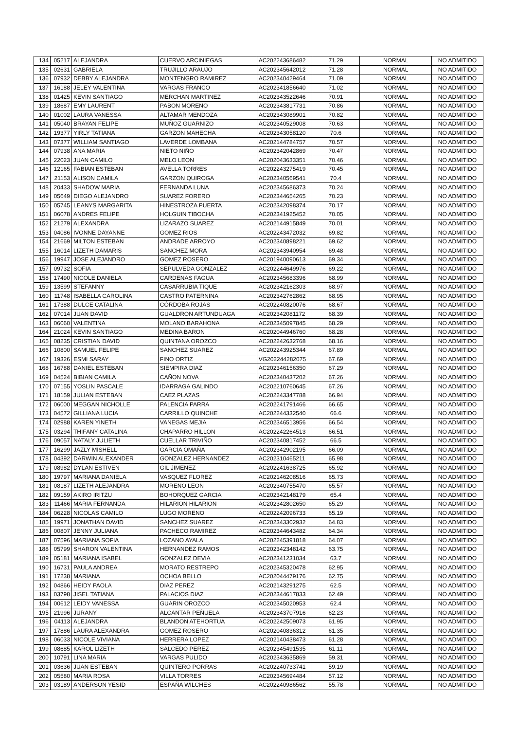| 134 | 05217 | ALEJANDRA | CUERVO ARCINIEGAS | AC202243686482 | 71.29 | NORMAL | NO ADMITIDO |
| 135 | 02631 | GABRIELA | TRUJILLO ARAUJO | AC202345642012 | 71.28 | NORMAL | NO ADMITIDO |
| 136 | 07932 | DEBBY ALEJANDRA | MONTENGRO RAMIREZ | AC202340429464 | 71.09 | NORMAL | NO ADMITIDO |
| 137 | 16188 | JELEY VALENTINA | VARGAS FRANCO | AC202341856640 | 71.02 | NORMAL | NO ADMITIDO |
| 138 | 01425 | KEVIN SANTIAGO | MERCHAN MARTINEZ | AC202343522646 | 70.91 | NORMAL | NO ADMITIDO |
| 139 | 18687 | EMY LAURENT | PABON MORENO | AC202343817731 | 70.86 | NORMAL | NO ADMITIDO |
| 140 | 01002 | LAURA VANESSA | ALTAMAR MENDOZA | AC202343089901 | 70.82 | NORMAL | NO ADMITIDO |
| 141 | 05040 | BRAYAN FELIPE | MUÑOZ GUARNIZO | AC202340529008 | 70.63 | NORMAL | NO ADMITIDO |
| 142 | 19377 | YIRLY TATIANA | GARZON MAHECHA | AC202343058120 | 70.6 | NORMAL | NO ADMITIDO |
| 143 | 07377 | WILLIAM SANTIAGO | LAVERDE LOMBANA | AC202144784757 | 70.57 | NORMAL | NO ADMITIDO |
| 144 | 07938 | ANA MARIA | NIETO NIÑO | AC202342042869 | 70.47 | NORMAL | NO ADMITIDO |
| 145 | 22023 | JUAN CAMILO | MELO LEON | AC202043633351 | 70.46 | NORMAL | NO ADMITIDO |
| 146 | 12165 | FABIAN ESTEBAN | AVELLA TORRES | AC202243275419 | 70.45 | NORMAL | NO ADMITIDO |
| 147 | 21153 | ALISON CAMILA | GARZON QUIROGA | AC202340569541 | 70.4 | NORMAL | NO ADMITIDO |
| 148 | 20433 | SHADOW MARIA | FERNANDA LUNA | AC202345686373 | 70.24 | NORMAL | NO ADMITIDO |
| 149 | 05649 | DIEGO ALEJANDRO | SUAREZ FORERO | AC202344654265 | 70.23 | NORMAL | NO ADMITIDO |
| 150 | 05745 | LEANYS MARGARITA | HINESTROZA PUERTA | AC202342098374 | 70.17 | NORMAL | NO ADMITIDO |
| 151 | 06078 | ANDRES FELIPE | HOLGUIN TIBOCHA | AC202341925452 | 70.05 | NORMAL | NO ADMITIDO |
| 152 | 21279 | ALEXANDRA | LIZARAZO SUAREZ | AC202144915849 | 70.01 | NORMAL | NO ADMITIDO |
| 153 | 04086 | IVONNE DAYANNE | GOMEZ RIOS | AC202243472032 | 69.82 | NORMAL | NO ADMITIDO |
| 154 | 21669 | MILTON ESTEBAN | ANDRADE ARROYO | AC202340898221 | 69.62 | NORMAL | NO ADMITIDO |
| 155 | 16014 | LIZETH DAMARIS | SANCHEZ MORA | AC202343940954 | 69.48 | NORMAL | NO ADMITIDO |
| 156 | 19947 | JOSE ALEJANDRO | GOMEZ ROSERO | AC201940090613 | 69.34 | NORMAL | NO ADMITIDO |
| 157 | 09732 | SOFIA | SEPULVEDA GONZALEZ | AC202244649976 | 69.22 | NORMAL | NO ADMITIDO |
| 158 | 17490 | NICOLE DANIELA | CARDENAS FAGUA | AC202345683396 | 68.99 | NORMAL | NO ADMITIDO |
| 159 | 13599 | STEFANNY | CASARRUBIA TIQUE | AC202342162303 | 68.97 | NORMAL | NO ADMITIDO |
| 160 | 11748 | ISABELLA CAROLINA | CASTRO PATERNINA | AC202342762862 | 68.95 | NORMAL | NO ADMITIDO |
| 161 | 17388 | DULCE CATALINA | CÓRDOBA ROJAS | AC202240820076 | 68.67 | NORMAL | NO ADMITIDO |
| 162 | 07014 | JUAN DAVID | GUALDRON ARTUNDUAGA | AC202342081172 | 68.39 | NORMAL | NO ADMITIDO |
| 163 | 06060 | VALENTINA | MOLANO BARAHONA | AC202345097845 | 68.29 | NORMAL | NO ADMITIDO |
| 164 | 21024 | KEVIN SANTIAGO | MEDINA BARON | AC202044946760 | 68.28 | NORMAL | NO ADMITIDO |
| 165 | 08235 | CRISTIAN DAVID | QUINTANA OROZCO | AC202242632768 | 68.16 | NORMAL | NO ADMITIDO |
| 166 | 10800 | SAMUEL FELIPE | SANCHEZ SUAREZ | AC202243925344 | 67.89 | NORMAL | NO ADMITIDO |
| 167 | 19326 | ESMI SARAY | FINO ORTIZ | VG202244282075 | 67.69 | NORMAL | NO ADMITIDO |
| 168 | 16788 | DANIEL ESTEBAN | SIEMPIRA DIAZ | AC202346156350 | 67.29 | NORMAL | NO ADMITIDO |
| 169 | 04524 | BIBIAN CAMILA | CAÑON NOVA | AC202340437202 | 67.26 | NORMAL | NO ADMITIDO |
| 170 | 07155 | YOSLIN PASCALE | IDARRAGA GALINDO | AC202210760645 | 67.26 | NORMAL | NO ADMITIDO |
| 171 | 18159 | JULIAN ESTEBAN | CAEZ PLAZAS | AC202243347788 | 66.94 | NORMAL | NO ADMITIDO |
| 172 | 06000 | MEGGAN NICHOLLE | PALENCIA PARRA | AC202241791466 | 66.65 | NORMAL | NO ADMITIDO |
| 173 | 04572 | GILLIANA LUCIA | CARRILLO QUINCHE | AC202244332540 | 66.6 | NORMAL | NO ADMITIDO |
| 174 | 02988 | KAREN YINETH | VANEGAS MEJIA | AC202346513956 | 66.54 | NORMAL | NO ADMITIDO |
| 175 | 03294 | THIFANY CATALINA | CHAPARRO HILLON | AC202242264513 | 66.51 | NORMAL | NO ADMITIDO |
| 176 | 09057 | NATALY JULIETH | CUELLAR TRIVIÑO | AC202340817452 | 66.5 | NORMAL | NO ADMITIDO |
| 177 | 16299 | JAZLY MISHELL | GARCIA OMAÑA | AC202342902195 | 66.09 | NORMAL | NO ADMITIDO |
| 178 | 04392 | DARWIN ALEXANDER | GONZALEZ HERNANDEZ | AC202310465211 | 65.98 | NORMAL | NO ADMITIDO |
| 179 | 08982 | DYLAN ESTIVEN | GIL JIMENEZ | AC202241638725 | 65.92 | NORMAL | NO ADMITIDO |
| 180 | 19797 | MARIANA DANIELA | VASQUEZ FLOREZ | AC202146208516 | 65.73 | NORMAL | NO ADMITIDO |
| 181 | 08187 | LIZETH ALEJANDRA | MORENO LEON | AC202340755470 | 65.57 | NORMAL | NO ADMITIDO |
| 182 | 09159 | AKIRO IRITZU | BOHORQUEZ GARCIA | AC202342148179 | 65.4 | NORMAL | NO ADMITIDO |
| 183 | 11466 | MARIA FERNANDA | HILARION HILARION | AC202342802650 | 65.29 | NORMAL | NO ADMITIDO |
| 184 | 06228 | NICOLAS CAMILO | LUGO MORENO | AC202242096733 | 65.19 | NORMAL | NO ADMITIDO |
| 185 | 19971 | JONATHAN DAVID | SANCHEZ SUAREZ | AC202343302932 | 64.83 | NORMAL | NO ADMITIDO |
| 186 | 00807 | JENNY JULIANA | PACHECO RAMIREZ | AC202344643482 | 64.34 | NORMAL | NO ADMITIDO |
| 187 | 07596 | MARIANA SOFIA | LOZANO AYALA | AC202245391818 | 64.07 | NORMAL | NO ADMITIDO |
| 188 | 05799 | SHARON VALENTINA | HERNANDEZ RAMOS | AC202342348142 | 63.75 | NORMAL | NO ADMITIDO |
| 189 | 05181 | MARIANA ISABEL | GONZALEZ DEVIA | AC202341231034 | 63.7 | NORMAL | NO ADMITIDO |
| 190 | 16731 | PAULA ANDREA | MORATO RESTREPO | AC202345320478 | 62.95 | NORMAL | NO ADMITIDO |
| 191 | 17238 | MARIANA | OCHOA BELLO | AC202044479176 | 62.75 | NORMAL | NO ADMITIDO |
| 192 | 04866 | HEIDY PAOLA | DIAZ PEREZ | AC202143291275 | 62.5 | NORMAL | NO ADMITIDO |
| 193 | 03798 | JISEL TATIANA | PALACIOS DIAZ | AC202344617833 | 62.49 | NORMAL | NO ADMITIDO |
| 194 | 00612 | LEIDY VANESSA | GUARIN OROZCO | AC202345020953 | 62.4 | NORMAL | NO ADMITIDO |
| 195 | 21996 | JURANY | ALCANTAR PEÑUELA | AC202343707916 | 62.23 | NORMAL | NO ADMITIDO |
| 196 | 04113 | ALEJANDRA | BLANDON ATEHORTUA | AC202242509073 | 61.95 | NORMAL | NO ADMITIDO |
| 197 | 17886 | LAURA ALEXANDRA | GOMEZ ROSERO | AC202040836312 | 61.35 | NORMAL | NO ADMITIDO |
| 198 | 06033 | NICOLE VIVIANA | HERRERA LOPEZ | AC202140438473 | 61.28 | NORMAL | NO ADMITIDO |
| 199 | 08685 | KAROL LIZETH | SALCEDO PEREZ | AC202345491535 | 61.11 | NORMAL | NO ADMITIDO |
| 200 | 10791 | LINA MARIA | VARGAS PULIDO | AC202343635869 | 59.31 | NORMAL | NO ADMITIDO |
| 201 | 03636 | JUAN ESTEBAN | QUINTERO PORRAS | AC202240733741 | 59.19 | NORMAL | NO ADMITIDO |
| 202 | 05580 | MARIA ROSA | VILLA TORRES | AC202345694484 | 57.12 | NORMAL | NO ADMITIDO |
| 203 | 03189 | ANDERSON YESID | ESPAÑA WILCHES | AC202240986562 | 55.78 | NORMAL | NO ADMITIDO |